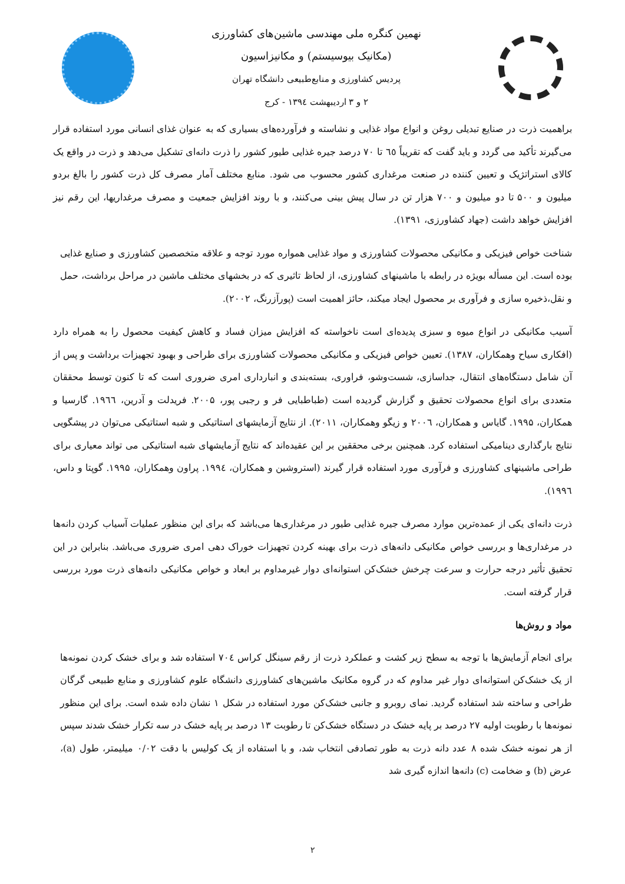نهمین کنگره ملی مهندسی ماشین‌های کشاورزی
(مکانیک بیوسیستم) و مکانیزاسیون
پردیس کشاورزی و منابع‌طبیعی دانشگاه تهران
۲ و ۳ اردیبهشت ۱۳۹٤ - کرج
براهمیت ذرت در صنایع تبدیلی روغن و انواع مواد غذایی و نشاسته و فرآورده‌های بسیاری که به عنوان غذای انسانی مورد استفاده قرار می‌گیرند تأکید می گردد و باید گفت که تقریباً ٦٥ تا ۷۰ درصد جیره غذایی طیور کشور را ذرت دانه‌ای تشکیل می‌دهد و ذرت در واقع یک کالای استراتژیک و تعیین کننده در صنعت مرغداری کشور محسوب می شود. منابع مختلف آمار مصرف کل ذرت کشور را بالغ بردو میلیون و ۵۰۰ تا دو میلیون و ۷۰۰ هزار تن در سال پیش بینی می‌کنند، و با روند افزایش جمعیت و مصرف مرغداریها، این رقم نیز افزایش خواهد داشت (جهاد کشاورزی، ۱۳۹۱).
شناخت خواص فیزیکی و مکانیکی محصولات کشاورزی و مواد غذایی همواره مورد توجه و علاقه متخصصین کشاورزی و صنایع غذایی بوده است. این مسأله بویژه در رابطه با ماشینهای کشاورزی، از لحاظ تاثیری که در بخشهای مختلف ماشین در مراحل برداشت، حمل و نقل،ذخیره سازی و فرآوری بر محصول ایجاد میکند، حائز اهمیت است (پورآزرنگ، ۲۰۰۲).
آسیب مکانیکی در انواع میوه و سبزی پدیده‌ای است ناخواسته که افزایش میزان فساد و کاهش کیفیت محصول را به همراه دارد (افکاری سیاح وهمکاران، ۱۳۸۷). تعیین خواص فیزیکی و مکانیکی محصولات کشاورزی برای طراحی و بهبود تجهیزات برداشت و پس از آن شامل دستگاه‌های انتقال، جداسازی، شست‌وشو، فراوری، بسته‌بندی و انبارداری امری ضروری است که تا کنون توسط محققان متعددی برای انواع محصولات تحقیق و گزارش گردیده است (طباطبایی فر و رجبی پور، ۲۰۰۵. فریدلت و آدرین، ۱۹٦٦. گارسیا و همکاران، ۱۹۹۵. گایاس و همکاران، ۲۰۰٦ و زیگو وهمکاران، ۲۰۱۱). از نتایج آزمایشهای استاتیکی و شبه استاتیکی می‌توان در پیشگویی نتایج بارگذاری دینامیکی استفاده کرد. همچنین برخی محققین بر این عقیده‌اند که نتایج آزمایشهای شبه استاتیکی می تواند معیاری برای طراحی ماشینهای کشاورزی و فرآوری مورد استفاده قرار گیرند (استروشین و همکاران، ۱۹۹٤. پراون وهمکاران، ۱۹۹۵. گوپتا و داس، ۱۹۹٦).
ذرت دانه‌ای یکی از عمده‌ترین موارد مصرف جیره غذایی طیور در مرغداری‌ها می‌باشد که برای این منظور عملیات آسیاب کردن دانه‌ها در مرغداری‌ها و بررسی خواص مکانیکی دانه‌های ذرت برای بهینه کردن تجهیزات خوراک دهی امری ضروری می‌باشد. بنابراین در این تحقیق تأثیر درجه حرارت و سرعت چرخش خشک‌کن استوانه‌ای دوار غیرمداوم بر ابعاد و خواص مکانیکی دانه‌های ذرت مورد بررسی قرار گرفته است.
مواد و روش‌ها
برای انجام آزمایش‌ها با توجه به سطح زیر کشت و عملکرد ذرت از رقم سینگل کراس ۷۰٤ استفاده شد و برای خشک کردن نمونه‌ها از یک خشک‌کن استوانه‌ای دوار غیر مداوم که در گروه مکانیک ماشین‌های کشاورزی دانشگاه علوم کشاورزی و منابع طبیعی گرگان طراحی و ساخته شد استفاده گردید. نمای روبرو و جانبی خشک‌کن مورد استفاده در شکل ۱ نشان داده شده است. برای این منظور نمونه‌ها با رطوبت اولیه ۲۷ درصد بر پایه خشک در دستگاه خشک‌کن تا رطوبت ۱۳ درصد بر پایه خشک در سه تکرار خشک شدند سپس از هر نمونه خشک شده ۸ عدد دانه ذرت به طور تصادفی انتخاب شد، و با استفاده از یک کولیس با دقت ۰/۰۲ میلیمتر، طول (a)، عرض (b) و ضخامت (c) دانه‌ها اندازه گیری شد
۲